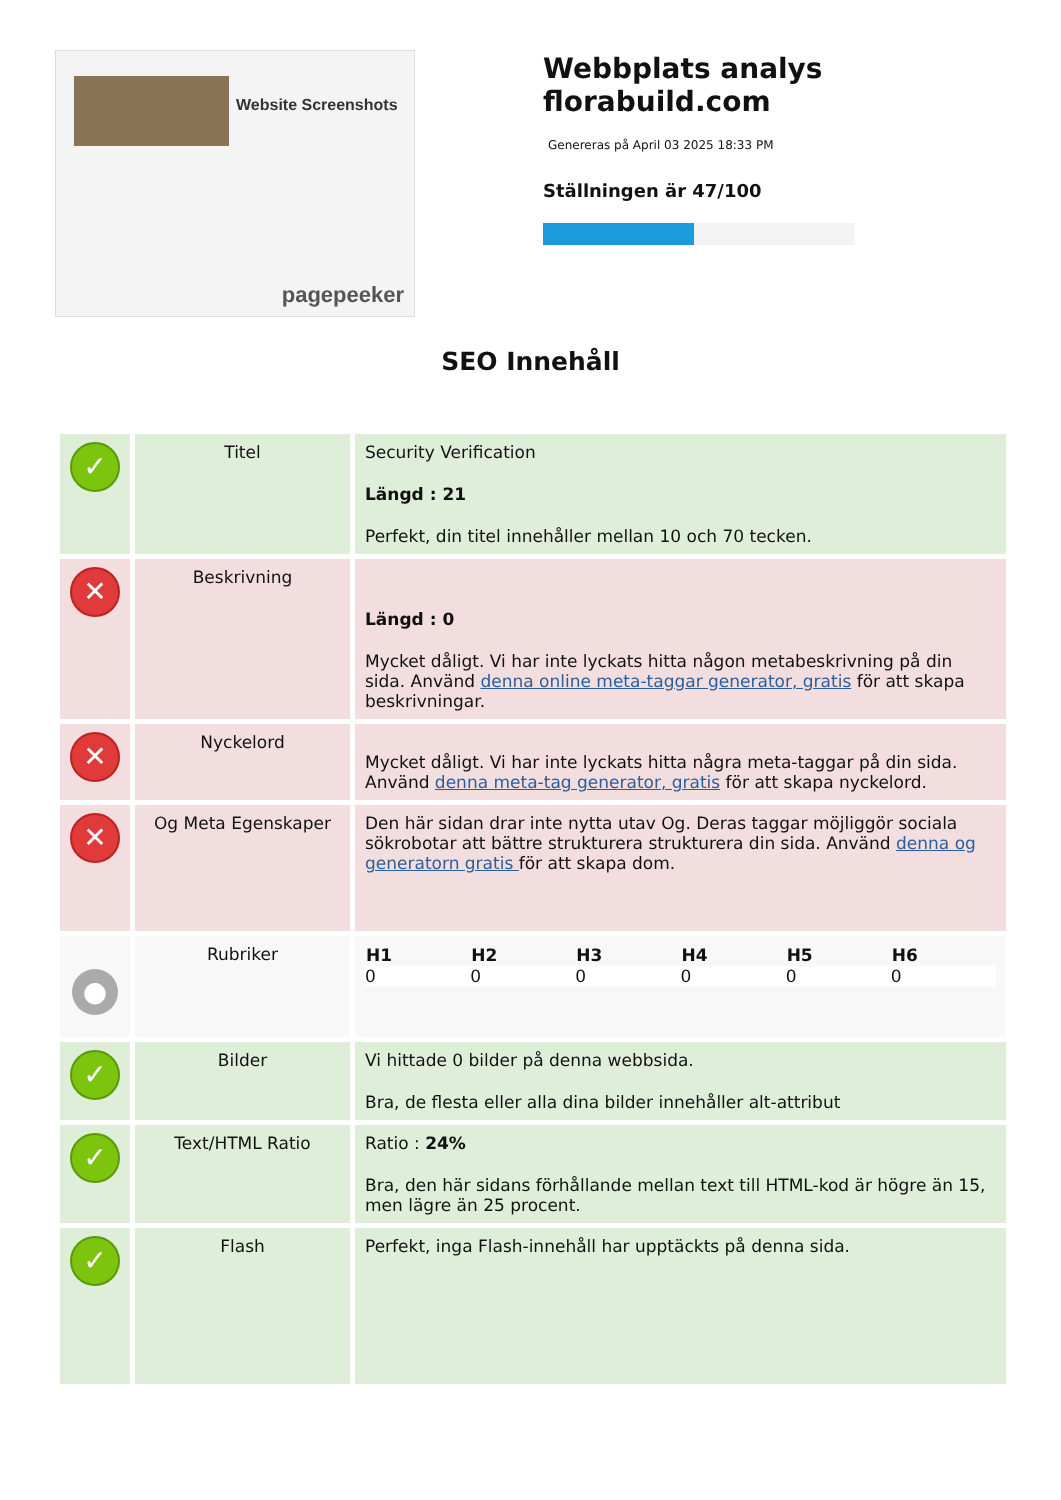Website Screenshots
pagepeeker
Webbplats analys
florabuild.com
Genereras på April 03 2025 18:33 PM
Ställningen är 47/100
SEO Innehåll
| ✓ | Titel | Security Verification Längd : 21 Perfekt, din titel innehåller mellan 10 och 70 tecken. |
| ✕ | Beskrivning | Längd : 0 Mycket dåligt. Vi har inte lyckats hitta någon metabeskrivning på din sida. Använd denna online meta-taggar generator, gratis för att skapa beskrivningar. |
| ✕ | Nyckelord | Mycket dåligt. Vi har inte lyckats hitta några meta-taggar på din sida. Använd denna meta-tag generator, gratis för att skapa nyckelord. |
| ✕ | Og Meta Egenskaper | Den här sidan drar inte nytta utav Og. Deras taggar möjliggör sociala sökrobotar att bättre strukturera strukturera din sida. Använd denna og generatorn gratis för att skapa dom. |
| ● | Rubriker | / H1 / H2 / H3 / H4 / H5 / H6 / / --- / --- / --- / --- / --- / --- / / 0 / 0 / 0 / 0 / 0 / 0 / |
| ✓ | Bilder | Vi hittade 0 bilder på denna webbsida. Bra, de flesta eller alla dina bilder innehåller alt-attribut |
| ✓ | Text/HTML Ratio | Ratio : 24% Bra, den här sidans förhållande mellan text till HTML-kod är högre än 15, men lägre än 25 procent. |
| ✓ | Flash | Perfekt, inga Flash-innehåll har upptäckts på denna sida. |